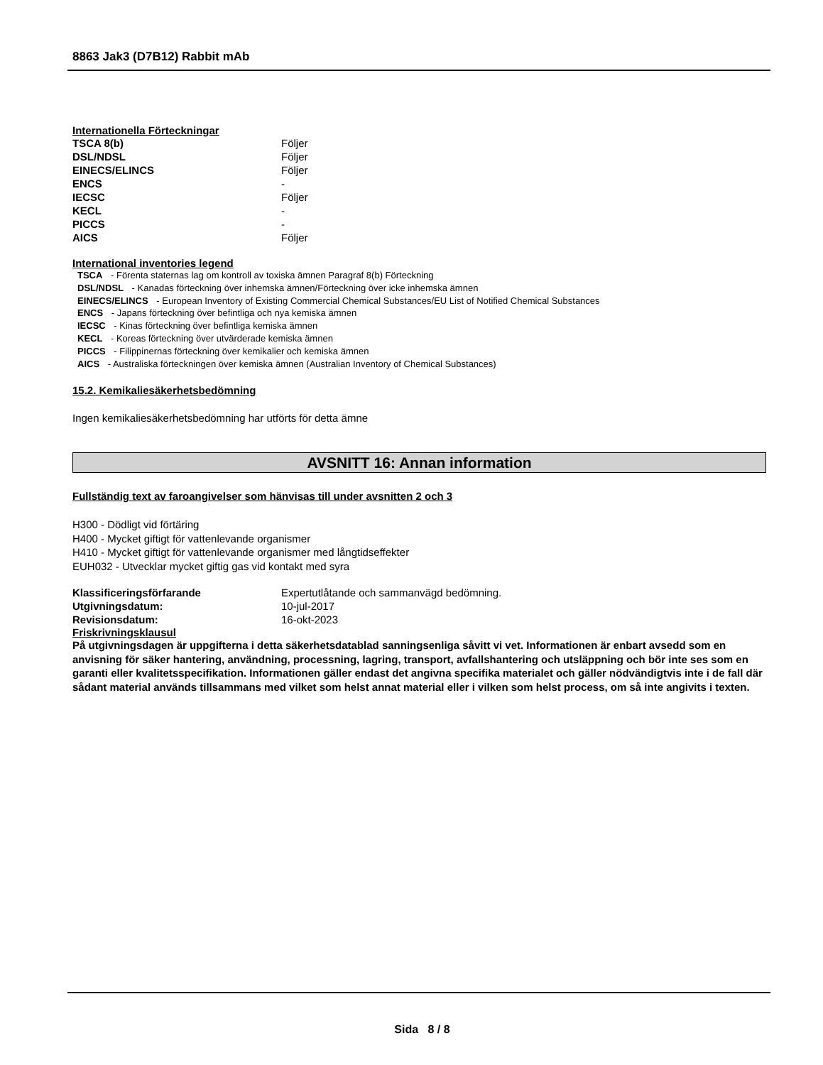8863 Jak3 (D7B12) Rabbit mAb
Internationella Förteckningar
| TSCA 8(b) | Följer |
| DSL/NDSL | Följer |
| EINECS/ELINCS | Följer |
| ENCS | - |
| IECSC | Följer |
| KECL | - |
| PICCS | - |
| AICS | Följer |
International inventories legend
TSCA - Förenta staternas lag om kontroll av toxiska ämnen Paragraf 8(b) Förteckning
DSL/NDSL - Kanadas förteckning över inhemska ämnen/Förteckning över icke inhemska ämnen
EINECS/ELINCS - European Inventory of Existing Commercial Chemical Substances/EU List of Notified Chemical Substances
ENCS - Japans förteckning över befintliga och nya kemiska ämnen
IECSC - Kinas förteckning över befintliga kemiska ämnen
KECL - Koreas förteckning över utvärderade kemiska ämnen
PICCS - Filippinernas förteckning över kemikalier och kemiska ämnen
AICS - Australiska förteckningen över kemiska ämnen (Australian Inventory of Chemical Substances)
15.2. Kemikaliesäkerhetsbedömning
Ingen kemikaliesäkerhetsbedömning har utförts för detta ämne
AVSNITT 16: Annan information
Fullständig text av faroangivelser som hänvisas till under avsnitten 2 och 3
H300 - Dödligt vid förtäring
H400 - Mycket giftigt för vattenlevande organismer
H410 - Mycket giftigt för vattenlevande organismer med långtidseffekter
EUH032 - Utvecklar mycket giftig gas vid kontakt med syra
| Klassificeringsförfarande | Expertutlåtande och sammanvägd bedömning. |
| Utgivningsdatum: | 10-jul-2017 |
| Revisionsdatum: | 16-okt-2023 |
Friskrivningsklausul
På utgivningsdagen är uppgifterna i detta säkerhetsdatablad sanningsenliga såvitt vi vet. Informationen är enbart avsedd som en anvisning för säker hantering, användning, processning, lagring, transport, avfallshantering och utsläppning och bör inte ses som en garanti eller kvalitetsspecifikation. Informationen gäller endast det angivna specifika materialet och gäller nödvändigtvis inte i de fall där sådant material används tillsammans med vilket som helst annat material eller i vilken som helst process, om så inte angivits i texten.
Sida 8 / 8